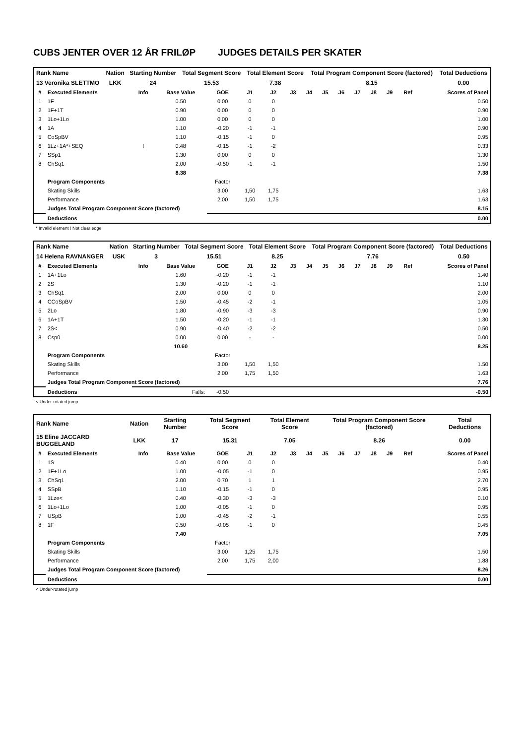CUBS JENTER OVER 12 ÅR FRILØP JUDGES DETAILS PER SKATER
| Rank Name | Nation | Starting Number | Total Segment Score | Total Element Score | Total Program Component Score (factored) | Total Deductions |
| 13 Veronika SLETTMO | LKK | 24 | 15.53 | 7.38 | 8.15 | 0.00 |
| # | Executed Elements | Info | Base Value | GOE | J1 | J2 | J3 | J4 | J5 | J6 | J7 | J8 | J9 | Ref | Scores of Panel |
| --- | --- | --- | --- | --- | --- | --- | --- | --- | --- | --- | --- | --- | --- | --- | --- |
| 1 | 1F | | 0.50 | 0.00 | 0 | 0 | | | | | | | | | 0.50 |
| 2 | 1F+1T | | 0.90 | 0.00 | 0 | 0 | 0.90 | | | | | | | | |
| 3 | 1Lo+1Lo | | 1.00 | 0.00 | 0 | 0 | 1.00 | | | | | | | | |
| 4 | 1A | | 1.10 | -0.20 | -1 | -1 | 0.90 | | | | | | | | |
| 5 | CoSpBV | | 1.10 | -0.15 | -1 | 0 | 0.95 | | | | | | | | |
| 6 | 1Lz+1A*+SEQ | ! | 0.48 | -0.15 | -1 | -2 | 0.33 | | | | | | | | |
| 7 | SSp1 | | 1.30 | 0.00 | 0 | 0 | 1.30 | | | | | | | | |
| 8 | ChSq1 | | 2.00 | -0.50 | -1 | -1 | 1.50 | | | | | | | | |
| | | | 8.38 | 7.38 | | | | | | | | | | | |
| | Program Components | | | Factor | | | | | | | | | | | |
| | Skating Skills | | | 3.00 | 1,50 | 1,75 | 1.63 | | | | | | | | |
| | Performance | | | 2.00 | 1,50 | 1,75 | 1.63 | | | | | | | | |
| | Judges Total Program Component Score (factored) | | | | | | 8.15 | | | | | | | | |
| | Deductions | | | 0.00 | | | | | | | | | | | |
* Invalid element ! Not clear edge
| Rank Name | Nation | Starting Number | Total Segment Score | Total Element Score | Total Program Component Score (factored) | Total Deductions |
| 14 Helena RAVNANGER | USK | 3 | 15.51 | 8.25 | 7.76 | 0.50 |
| # | Executed Elements | Info | Base Value | GOE | J1 | J2 | J3 | J4 | J5 | J6 | J7 | J8 | J9 | Ref | Scores of Panel |
| --- | --- | --- | --- | --- | --- | --- | --- | --- | --- | --- | --- | --- | --- | --- | --- |
| 1 | 1A+1Lo | | 1.60 | -0.20 | -1 | -1 | 1.40 | | | | | | | | |
| 2 | 2S | | 1.30 | -0.20 | -1 | -1 | 1.10 | | | | | | | | |
| 3 | ChSq1 | | 2.00 | 0.00 | 0 | 0 | 2.00 | | | | | | | | |
| 4 | CCoSpBV | | 1.50 | -0.45 | -2 | -1 | 1.05 | | | | | | | | |
| 5 | 2Lo | | 1.80 | -0.90 | -3 | -3 | 0.90 | | | | | | | | |
| 6 | 1A+1T | | 1.50 | -0.20 | -1 | -1 | 1.30 | | | | | | | | |
| 7 | 2S< | | 0.90 | -0.40 | -2 | -2 | 0.50 | | | | | | | | |
| 8 | Csp0 | | 0.00 | 0.00 | - | - | 0.00 | | | | | | | | |
| | | | 10.60 | 8.25 | | | | | | | | | | | |
| | Program Components | | | Factor | | | | | | | | | | | |
| | Skating Skills | | | 3.00 | 1,50 | 1,50 | 1.50 | | | | | | | | |
| | Performance | | | 2.00 | 1,75 | 1,50 | 1.63 | | | | | | | | |
| | Judges Total Program Component Score (factored) | | | | | | 7.76 | | | | | | | | |
| | Deductions | Falls: | | -0.50 | -0.50 | | | | | | | | | | |
< Under-rotated jump
| Rank Name | Nation | Starting Number | Total Segment Score | Total Element Score | Total Program Component Score (factored) | Total Deductions |
| 15 Eline JACCARD BUGGELAND | LKK | 17 | 15.31 | 7.05 | 8.26 | 0.00 |
| # | Executed Elements | Info | Base Value | GOE | J1 | J2 | J3 | J4 | J5 | J6 | J7 | J8 | J9 | Ref | Scores of Panel |
| --- | --- | --- | --- | --- | --- | --- | --- | --- | --- | --- | --- | --- | --- | --- | --- |
| 1 | 1S | | 0.40 | 0.00 | 0 | 0 | 0.40 | | | | | | | | |
| 2 | 1F+1Lo | | 1.00 | -0.05 | -1 | 0 | 0.95 | | | | | | | | |
| 3 | ChSq1 | | 2.00 | 0.70 | 1 | 1 | 2.70 | | | | | | | | |
| 4 | SSpB | | 1.10 | -0.15 | -1 | 0 | 0.95 | | | | | | | | |
| 5 | 1Lze< | | 0.40 | -0.30 | -3 | -3 | 0.10 | | | | | | | | |
| 6 | 1Lo+1Lo | | 1.00 | -0.05 | -1 | 0 | 0.95 | | | | | | | | |
| 7 | USpB | | 1.00 | -0.45 | -2 | -1 | 0.55 | | | | | | | | |
| 8 | 1F | | 0.50 | -0.05 | -1 | 0 | 0.45 | | | | | | | | |
| | | | 7.40 | 7.05 | | | | | | | | | | | |
| | Program Components | | | Factor | | | | | | | | | | | |
| | Skating Skills | | | 3.00 | 1,25 | 1,75 | 1.50 | | | | | | | | |
| | Performance | | | 2.00 | 1,75 | 2,00 | 1.88 | | | | | | | | |
| | Judges Total Program Component Score (factored) | | | | | | 8.26 | | | | | | | | |
| | Deductions | | | 0.00 | | | | | | | | | | | |
< Under-rotated jump